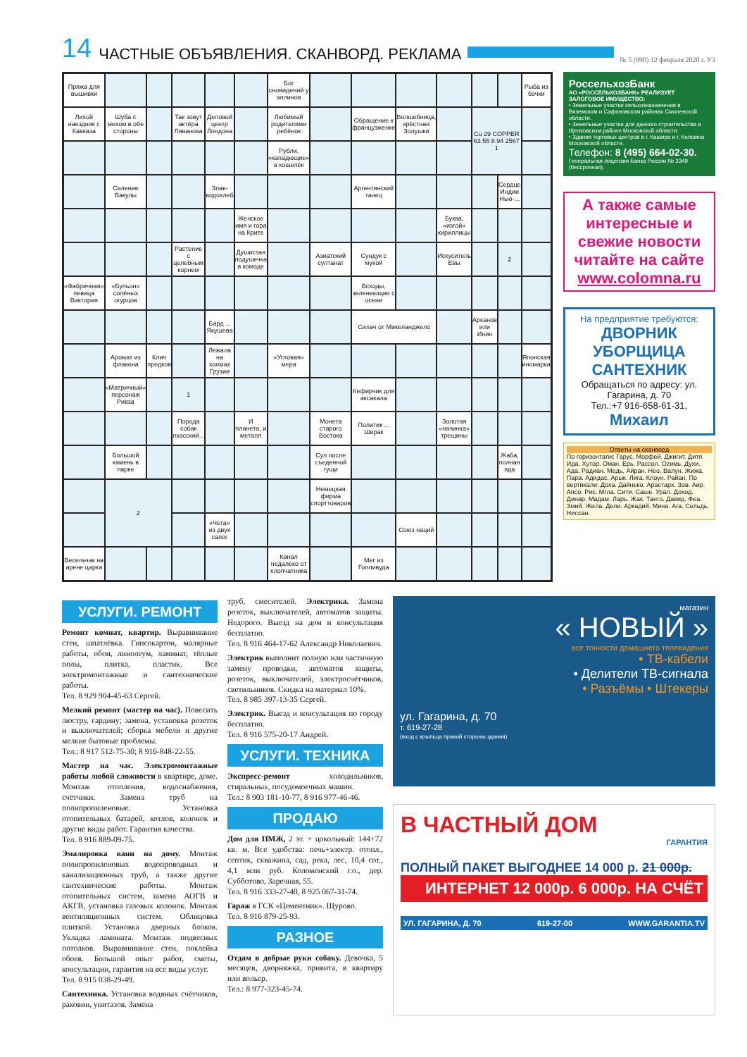14 ЧАСТНЫЕ ОБЪЯВЛЕНИЯ. СКАНВОРД. РЕКЛАМА № 5 (990) 12 февраля 2020 г. УЗ
| Пряжа для вышивки | | | | | | Бог сновидений у эллинов | | | | | | | Рыба из бочки |
| Лихой наездник с Кавказа | Шуба с мехом в обе стороны | | Так зовут актёра Ливанова | Деловой центр Лондона | | Любимый родителями ребёнок | | Обращение к французженке | Волшебница, крёстная Золушки | | Cu 29 COPPER 63.55 8.94 2567 1 | | |
| | | | | | | Рубли, «кападющие» в кошелёк | | | | | | | |
| | Селение Вакулы | | | Злак-водохлеб | | | | Аргентинский танец | | | | Сердце Индии Нью-... | |
| | | | | | Женское имя и гора на Крите | | | | | Буква, «изгой» кириллицы | | | |
| | | | Растение с целебным корнем | | Душистая подушечка в комоде | | Азиатский султанат | Сундук с мукой | | Искуситель Евы | | 2 | |
| «Фабричная» певица Виктория | «Бульон» солёных огурцов | | | | | | | Всходы, зеленеющие с осени | | | | | |
| | | | | Бард ... Якушева | | | | Силач от Микеланджело | | | Арканов или Инин | | |
| | Аромат из флакона | Клич предков | | Лежала на холмах Грузии | | «Угловая» мера | | | | | | | Японская иномарка |
| | «Матричный» персонаж Ривза | | 1 | | | | | Кефирчик для аксакала | | | | | |
| | | | Порода собак лхасский... | | И планета, и металл | | Монета старого Востока | Политик ... Ширак | | Золотая «начинка» трещины | | | |
| | Большой камень в парке | | | | | | Суп после съеденной гущи | | | | | Жаба, полная яда | |
| | 2 | | | | | | Немецкая фирма спорттоваров | | | | | | |
| | | | | «Чета» из двух сапог | | | | | Союз наций | | | | |
| Весельчак на арене цирка | | | | | | Канал недалеко от хлопчатника | | Мег из Голливуда | | | | | |
РоссельхозБанк
АО «РОССЕЛЬХОЗБАНК» РЕАЛИЗУЕТ ЗАЛОГОВОЕ ИМУЩЕСТВО:
• Земельные участки сельхозназначения в Вяземском и Сафоновском районах Смоленской области.
• Земельные участки для дачного строительства в Щелковском районе Московской области.
• Здания торговых центров в г. Кашира и г. Коломна Московской области.
Телефон: 8 (495) 664-02-30.
Генеральная лицензия Банка России № 3349 (бессрочная).
А также самые интересные и свежие новости читайте на сайте www.colomna.ru
На предприятие требуются:
ДВОРНИК
УБОРЩИЦА
САНТЕХНИК
Обращаться по адресу: ул. Гагарина, д. 70
Тел.:+7 916-658-61-31,
Михаил
Ответы на сканворд
По горизонтали: Гарус. Морфей. Джигит. Дитя. Ида. Хутор. Оман. Ерь. Рассол. Ozимь. Духи. Ада. Радиан. Медь. Айран. Нео. Валун. Жижа. Пара. Адидас. Арык. Лига. Клоун. Райан. По вертикали: Доха. Дайнеко. Арастарх. Зов. Аир. Апсо. Рис. Мгла. Сити. Саше. Урал. Доход. Динар. Мадам. Ларь. Жак. Танго. Давид. Феа. Змий. Жила. Дели. Аркадий. Мина. Ага. Сельдь. Ниссан.
УСЛУГИ. РЕМОНТ
Ремонт комнат, квартир. Выравнивание стен, шпатлёвка. Гипсокартон, малярные работы, обои, линолеум, ламинат, тёплые полы, плитка, пластик. Все электромонтажные и сантехнические работы.
Тел. 8 929 904-45-63 Сергей.
Мелкий ремонт (мастер на час). Повесить люстру, гардину; замена, установка розеток и выключателей; сборка мебели и другие мелкие бытовые проблемы.
Тел.: 8 917 512-75-30; 8 916-848-22-55.
Мастер на час. Электромонтажные работы любой сложности в квартире, доме. Монтаж отопления, водоснабжения, счётчики. Замена труб на полипропиленовые. Установка отопительных батарей, котлов, колонок и другие виды работ. Гарантия качества.
Тел. 8 916 889-09-75.
Эмалировка ванн на дому. Монтаж полипропиленовых водопроводных и канализационных труб, а также другие сантехнические работы. Монтаж отопительных систем, замена АОГВ и АКГВ, установка газовых колонок. Монтаж вентиляционных систем. Облицовка плиткой. Установка дверных блоков. Укладка ламината. Монтаж подвесных потолков. Выравнивание стен, поклейка обоев. Большой опыт работ, сметы, консультации, гарантия на все виды услуг.
Тел. 8 915 038-29-49.
Сантехника. Установка водяных счётчиков, раковин, унитазов. Замена
труб, смесителей. Электрика. Замена розеток, выключателей, автоматов защиты. Недорого. Выезд на дом и консультация бесплатно.
Тел. 8 916 464-17-62 Александр Николаевич.
Электрик выполнит полную или частичную замену проводки, автоматов защиты, розеток, выключателей, электросчётчиков, светильников. Скидка на материал 10%.
Тел. 8 985 397-13-35 Сергей.
Электрик. Выезд и консультация по городу бесплатно.
Тел. 8 916 575-20-17 Андрей.
УСЛУГИ. ТЕХНИКА
Экспресс-ремонт холодильников, стиральных, посудомоечных машин.
Тел.: 8 903 181-10-77, 8 916 977-46-46.
ПРОДАЮ
Дом для ПМЖ, 2 эт. + цокольный: 144+72 кв. м. Все удобства: печь+электр. отопл., септик, скважина, сад, река, лес, 10,4 сот., 4,1 млн руб. Коломенский г.о., дер. Субботово, Заречная, 55.
Тел. 8 916 333-27-40, 8 925 067-31-74.
Гараж в ГСК «Цементник». Щурово.
Тел. 8 916 879-25-93.
РАЗНОЕ
Отдам в добрые руки собаку. Девочка, 5 месяцев, дворняжка, привита, в квартиру или вольер.
Тел.: 8 977-323-45-74.
магазин
« НОВЫЙ »
все тонкости домашнего телевидения
• ТВ-кабели
• Делители ТВ-сигнала
• Разъёмы • Штекеры
ул. Гагарина, д. 70
т. 619-27-28
(вход с крыльца правой стороны здания)
В ЧАСТНЫЙ ДОМ
ГАРАНТИЯ
ПОЛНЫЙ ПАКЕТ ВЫГОДНЕЕ 14 000 р. 21 000р.
ИНТЕРНЕТ 12 000р. 6 000р. НА СЧЁТ
УЛ. ГАГАРИНА, Д. 70 619-27-00 WWW.GARANTIA.TV